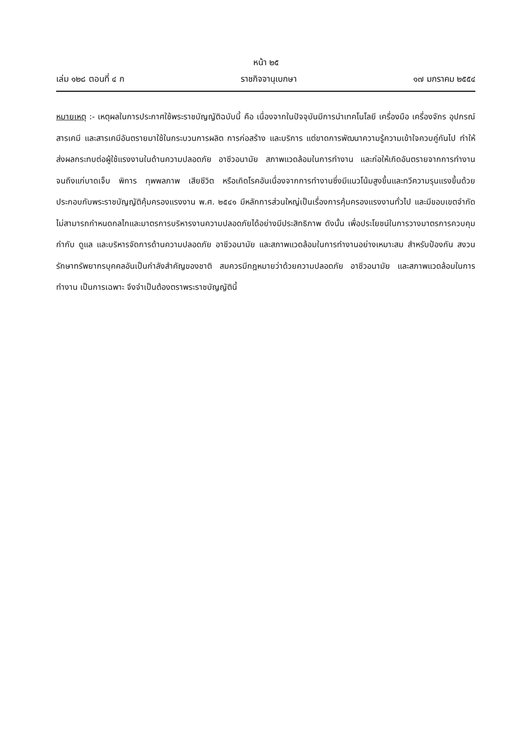หน้า ๒๕
เล่ม ๑๒๘ ตอนที่ ๔ ก ราชกิจจานุเบกษา ๑๗ มกราคม ๒๕๕๔
หมายเหตุ :- เหตุผลในการประกาศใช้พระราชบัญญัติฉบับนี้ คือ เนื่องจากในปัจจุบันมีการนำเทคโนโลยี เครื่องมือ เครื่องจักร อุปกรณ์ สารเคมี และสารเคมีอันตรายมาใช้ในกระบวนการผลิต การก่อสร้าง และบริการ แต่ขาดการพัฒนาความรู้ความเข้าใจควบคู่กันไป ทำให้ส่งผลกระทบต่อผู้ใช้แรงงานในด้านความปลอดภัย อาชีวอนามัย สภาพแวดล้อมในการทำงาน และก่อให้เกิดอันตรายจากการทำงาน จนถึงแก่บาดเจ็บ พิการ ทุพพลภาพ เสียชีวิต หรือเกิดโรคอันเนื่องจากการทำงานซึ่งมีแนวโน้มสูงขึ้นและทวีความรุนแรงขึ้นด้วย ประกอบกับพระราชบัญญัติคุ้มครองแรงงาน พ.ศ. ๒๕๔๑ มีหลักการส่วนใหญ่เป็นเรื่องการคุ้มครองแรงงานทั่วไป และมีขอบเขตจำกัดไม่สามารถกำหนดกลไกและมาตรการบริหารงานความปลอดภัยได้อย่างมีประสิทธิภาพ ดังนั้น เพื่อประโยชน์ในการวางมาตรการควบคุม กำกับ ดูแล และบริหารจัดการด้านความปลอดภัย อาชีวอนามัย และสภาพแวดล้อมในการทำงานอย่างเหมาะสม สำหรับป้องกัน สงวนรักษาทรัพยากรบุคคลอันเป็นกำลังสำคัญของชาติ สมควรมีกฎหมายว่าด้วยความปลอดภัย อาชีวอนามัย และสภาพแวดล้อมในการทำงาน เป็นการเฉพาะ จึงจำเป็นต้องตราพระราชบัญญัตินี้